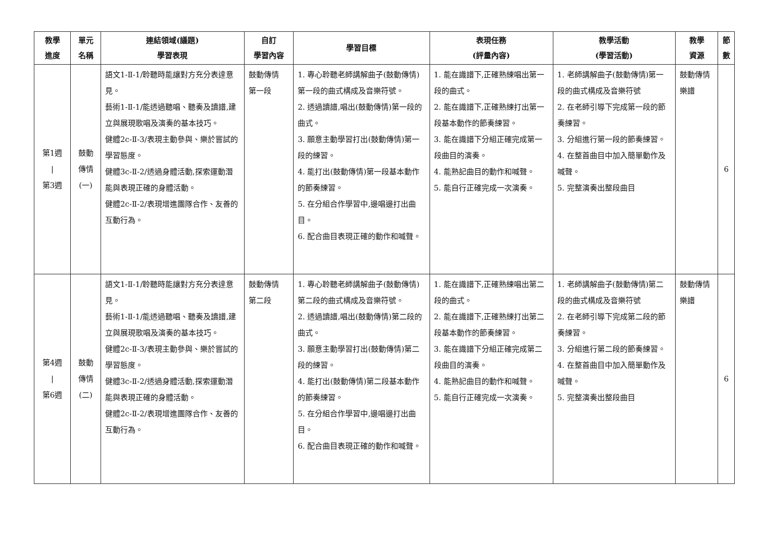| 教學 進度 | 單元 名稱 | 連結領域(議題) 學習表現 | 自訂 學習內容 | 學習目標 | 表現任務 (評量內容) | 教學活動 (學習活動) | 教學 資源 | 節 數 |
| --- | --- | --- | --- | --- | --- | --- | --- | --- |
| 第1週 / 第3週 | 鼓動 傳情 (一) | 語文1-Ⅱ-1/聆聽時能讓對方充分表達意見。 藝術1-Ⅱ-1/能透過聽唱、聽奏及讀譜,建立與展現歌唱及演奏的基本技巧。 健體2c-Ⅱ-3/表現主動參與、樂於嘗試的學習態度。 健體3c-Ⅱ-2/透過身體活動,探索運動潛能與表現正確的身體活動。 健體2c-Ⅱ-2/表現增進團隊合作、友善的互動行為。 | 鼓動傳情 第一段 | 1. 專心聆聽老師講解曲子(鼓動傳情)第一段的曲式構成及音樂符號。 2. 透過讀譜,唱出(鼓動傳情)第一段的曲式。 3. 願意主動學習打出(鼓動傳情)第一段的練習。 4. 能打出(鼓動傳情)第一段基本動作的節奏練習。 5. 在分組合作學習中,邊唱邊打出曲目。 6. 配合曲目表現正確的動作和喊聲。 | 1. 能在識譜下,正確熟練唱出第一段的曲式。 2. 能在識譜下,正確熟練打出第一段基本動作的節奏練習。 3. 能在識譜下分組正確完成第一段曲目的演奏。 4. 能熟記曲目的動作和喊聲。 5. 能自行正確完成一次演奏。 | 1. 老師講解曲子(鼓動傳情)第一段的曲式構成及音樂符號 2. 在老師引導下完成第一段的節奏練習。 3. 分組進行第一段的節奏練習。 4. 在整首曲目中加入簡單動作及喊聲。 5. 完整演奏出整段曲目 | 鼓動傳情樂譜 | 6 |
| 第4週 / 第6週 | 鼓動 傳情 (二) | 語文1-Ⅱ-1/聆聽時能讓對方充分表達意見。 藝術1-Ⅱ-1/能透過聽唱、聽奏及讀譜,建立與展現歌唱及演奏的基本技巧。 健體2c-Ⅱ-3/表現主動參與、樂於嘗試的學習態度。 健體3c-Ⅱ-2/透過身體活動,探索運動潛能與表現正確的身體活動。 健體2c-Ⅱ-2/表現增進團隊合作、友善的互動行為。 | 鼓動傳情 第二段 | 1. 專心聆聽老師講解曲子(鼓動傳情)第二段的曲式構成及音樂符號。 2. 透過讀譜,唱出(鼓動傳情)第二段的曲式。 3. 願意主動學習打出(鼓動傳情)第二段的練習。 4. 能打出(鼓動傳情)第二段基本動作的節奏練習。 5. 在分組合作學習中,邊唱邊打出曲目。 6. 配合曲目表現正確的動作和喊聲。 | 1. 能在識譜下,正確熟練唱出第二段的曲式。 2. 能在識譜下,正確熟練打出第二段基本動作的節奏練習。 3. 能在識譜下分組正確完成第二段曲目的演奏。 4. 能熟記曲目的動作和喊聲。 5. 能自行正確完成一次演奏。 | 1. 老師講解曲子(鼓動傳情)第二段的曲式構成及音樂符號 2. 在老師引導下完成第二段的節奏練習。 3. 分組進行第二段的節奏練習。 4. 在整首曲目中加入簡單動作及喊聲。 5. 完整演奏出整段曲目 | 鼓動傳情樂譜 | 6 |